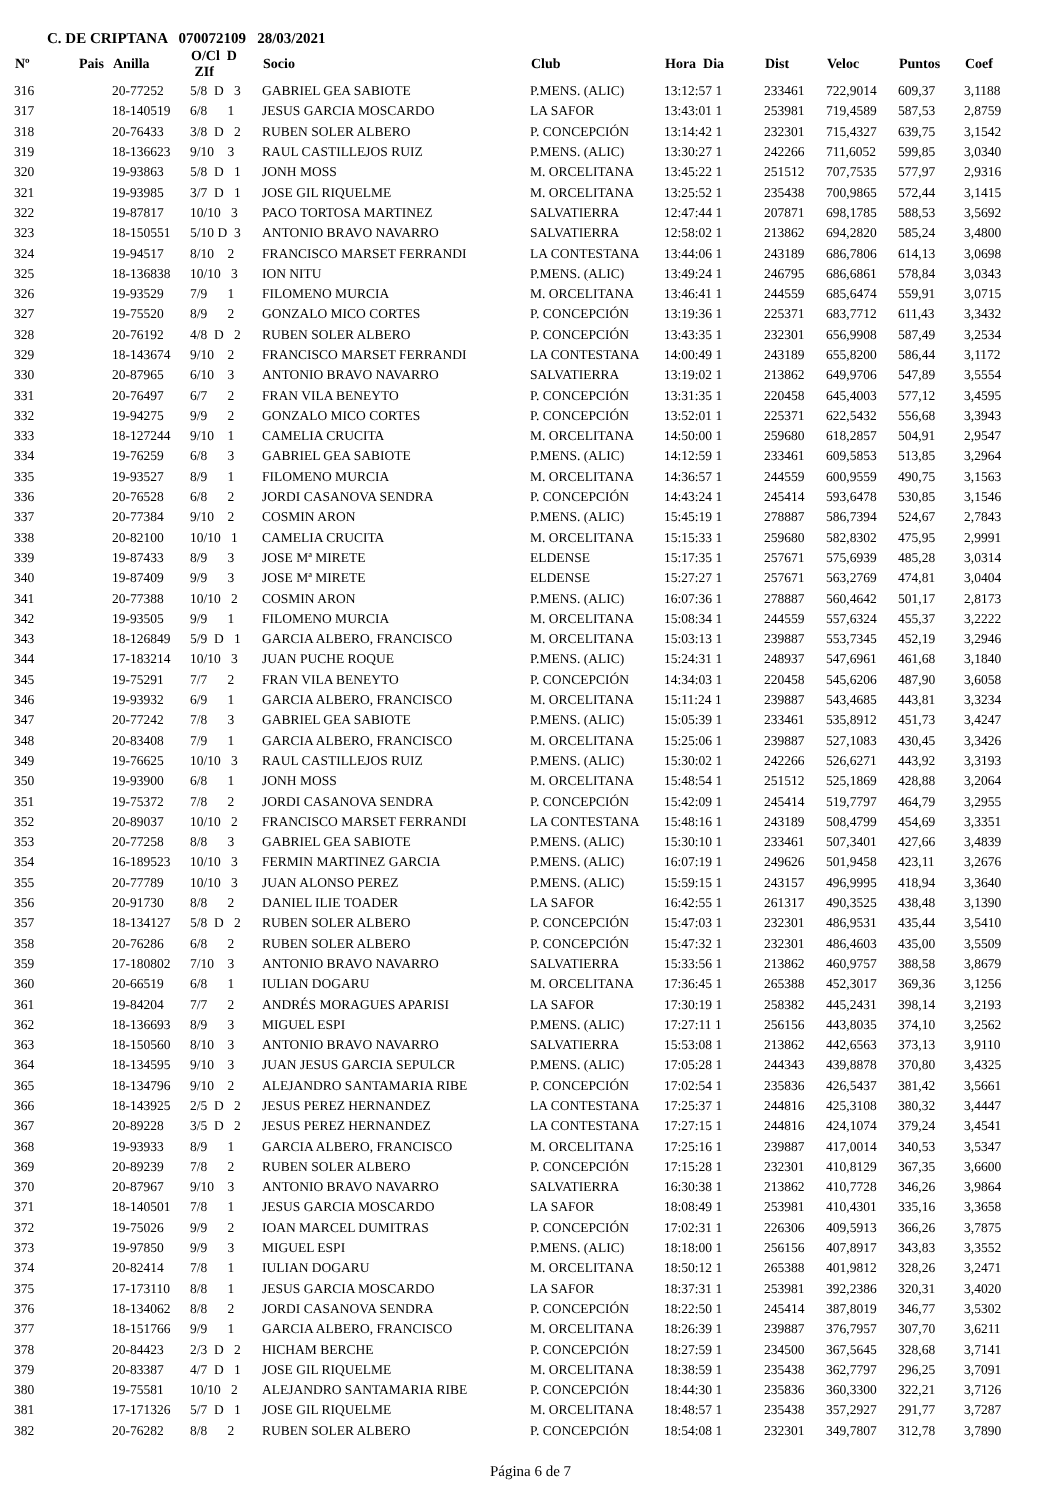C. DE CRIPTANA 070072109 28/03/2021
| Nº | Pais | Anilla | O/Cl D ZIf | Socio | Club | Hora Dia | Dist | Veloc | Puntos | Coef |
| --- | --- | --- | --- | --- | --- | --- | --- | --- | --- | --- |
| 316 | | 20-77252 | 5/8 D 3 | GABRIEL GEA SABIOTE | P.MENS. (ALIC) | 13:12:57 1 | 233461 | 722,9014 | 609,37 | 3,1188 |
| 317 | | 18-140519 | 6/8 1 | JESUS GARCIA MOSCARDO | LA SAFOR | 13:43:01 1 | 253981 | 719,4589 | 587,53 | 2,8759 |
| 318 | | 20-76433 | 3/8 D 2 | RUBEN SOLER ALBERO | P. CONCEPCIÓN | 13:14:42 1 | 232301 | 715,4327 | 639,75 | 3,1542 |
| 319 | | 18-136623 | 9/10 3 | RAUL CASTILLEJOS RUIZ | P.MENS. (ALIC) | 13:30:27 1 | 242266 | 711,6052 | 599,85 | 3,0340 |
| 320 | | 19-93863 | 5/8 D 1 | JONH MOSS | M. ORCELITANA | 13:45:22 1 | 251512 | 707,7535 | 577,97 | 2,9316 |
| 321 | | 19-93985 | 3/7 D 1 | JOSE GIL RIQUELME | M. ORCELITANA | 13:25:52 1 | 235438 | 700,9865 | 572,44 | 3,1415 |
| 322 | | 19-87817 | 10/10 3 | PACO TORTOSA MARTINEZ | SALVATIERRA | 12:47:44 1 | 207871 | 698,1785 | 588,53 | 3,5692 |
| 323 | | 18-150551 | 5/10 D 3 | ANTONIO BRAVO NAVARRO | SALVATIERRA | 12:58:02 1 | 213862 | 694,2820 | 585,24 | 3,4800 |
| 324 | | 19-94517 | 8/10 2 | FRANCISCO MARSET FERRANDI | LA CONTESTANA | 13:44:06 1 | 243189 | 686,7806 | 614,13 | 3,0698 |
| 325 | | 18-136838 | 10/10 3 | ION NITU | P.MENS. (ALIC) | 13:49:24 1 | 246795 | 686,6861 | 578,84 | 3,0343 |
| 326 | | 19-93529 | 7/9 1 | FILOMENO MURCIA | M. ORCELITANA | 13:46:41 1 | 244559 | 685,6474 | 559,91 | 3,0715 |
| 327 | | 19-75520 | 8/9 2 | GONZALO MICO CORTES | P. CONCEPCIÓN | 13:19:36 1 | 225371 | 683,7712 | 611,43 | 3,3432 |
| 328 | | 20-76192 | 4/8 D 2 | RUBEN SOLER ALBERO | P. CONCEPCIÓN | 13:43:35 1 | 232301 | 656,9908 | 587,49 | 3,2534 |
| 329 | | 18-143674 | 9/10 2 | FRANCISCO MARSET FERRANDI | LA CONTESTANA | 14:00:49 1 | 243189 | 655,8200 | 586,44 | 3,1172 |
| 330 | | 20-87965 | 6/10 3 | ANTONIO BRAVO NAVARRO | SALVATIERRA | 13:19:02 1 | 213862 | 649,9706 | 547,89 | 3,5554 |
| 331 | | 20-76497 | 6/7 2 | FRAN VILA BENEYTO | P. CONCEPCIÓN | 13:31:35 1 | 220458 | 645,4003 | 577,12 | 3,4595 |
| 332 | | 19-94275 | 9/9 2 | GONZALO MICO CORTES | P. CONCEPCIÓN | 13:52:01 1 | 225371 | 622,5432 | 556,68 | 3,3943 |
| 333 | | 18-127244 | 9/10 1 | CAMELIA CRUCITA | M. ORCELITANA | 14:50:00 1 | 259680 | 618,2857 | 504,91 | 2,9547 |
| 334 | | 19-76259 | 6/8 3 | GABRIEL GEA SABIOTE | P.MENS. (ALIC) | 14:12:59 1 | 233461 | 609,5853 | 513,85 | 3,2964 |
| 335 | | 19-93527 | 8/9 1 | FILOMENO MURCIA | M. ORCELITANA | 14:36:57 1 | 244559 | 600,9559 | 490,75 | 3,1563 |
| 336 | | 20-76528 | 6/8 2 | JORDI CASANOVA SENDRA | P. CONCEPCIÓN | 14:43:24 1 | 245414 | 593,6478 | 530,85 | 3,1546 |
| 337 | | 20-77384 | 9/10 2 | COSMIN ARON | P.MENS. (ALIC) | 15:45:19 1 | 278887 | 586,7394 | 524,67 | 2,7843 |
| 338 | | 20-82100 | 10/10 1 | CAMELIA CRUCITA | M. ORCELITANA | 15:15:33 1 | 259680 | 582,8302 | 475,95 | 2,9991 |
| 339 | | 19-87433 | 8/9 3 | JOSE Mª MIRETE | ELDENSE | 15:17:35 1 | 257671 | 575,6939 | 485,28 | 3,0314 |
| 340 | | 19-87409 | 9/9 3 | JOSE Mª MIRETE | ELDENSE | 15:27:27 1 | 257671 | 563,2769 | 474,81 | 3,0404 |
| 341 | | 20-77388 | 10/10 2 | COSMIN ARON | P.MENS. (ALIC) | 16:07:36 1 | 278887 | 560,4642 | 501,17 | 2,8173 |
| 342 | | 19-93505 | 9/9 1 | FILOMENO MURCIA | M. ORCELITANA | 15:08:34 1 | 244559 | 557,6324 | 455,37 | 3,2222 |
| 343 | | 18-126849 | 5/9 D 1 | GARCIA ALBERO, FRANCISCO | M. ORCELITANA | 15:03:13 1 | 239887 | 553,7345 | 452,19 | 3,2946 |
| 344 | | 17-183214 | 10/10 3 | JUAN PUCHE ROQUE | P.MENS. (ALIC) | 15:24:31 1 | 248937 | 547,6961 | 461,68 | 3,1840 |
| 345 | | 19-75291 | 7/7 2 | FRAN VILA BENEYTO | P. CONCEPCIÓN | 14:34:03 1 | 220458 | 545,6206 | 487,90 | 3,6058 |
| 346 | | 19-93932 | 6/9 1 | GARCIA ALBERO, FRANCISCO | M. ORCELITANA | 15:11:24 1 | 239887 | 543,4685 | 443,81 | 3,3234 |
| 347 | | 20-77242 | 7/8 3 | GABRIEL GEA SABIOTE | P.MENS. (ALIC) | 15:05:39 1 | 233461 | 535,8912 | 451,73 | 3,4247 |
| 348 | | 20-83408 | 7/9 1 | GARCIA ALBERO, FRANCISCO | M. ORCELITANA | 15:25:06 1 | 239887 | 527,1083 | 430,45 | 3,3426 |
| 349 | | 19-76625 | 10/10 3 | RAUL CASTILLEJOS RUIZ | P.MENS. (ALIC) | 15:30:02 1 | 242266 | 526,6271 | 443,92 | 3,3193 |
| 350 | | 19-93900 | 6/8 1 | JONH MOSS | M. ORCELITANA | 15:48:54 1 | 251512 | 525,1869 | 428,88 | 3,2064 |
| 351 | | 19-75372 | 7/8 2 | JORDI CASANOVA SENDRA | P. CONCEPCIÓN | 15:42:09 1 | 245414 | 519,7797 | 464,79 | 3,2955 |
| 352 | | 20-89037 | 10/10 2 | FRANCISCO MARSET FERRANDI | LA CONTESTANA | 15:48:16 1 | 243189 | 508,4799 | 454,69 | 3,3351 |
| 353 | | 20-77258 | 8/8 3 | GABRIEL GEA SABIOTE | P.MENS. (ALIC) | 15:30:10 1 | 233461 | 507,3401 | 427,66 | 3,4839 |
| 354 | | 16-189523 | 10/10 3 | FERMIN MARTINEZ GARCIA | P.MENS. (ALIC) | 16:07:19 1 | 249626 | 501,9458 | 423,11 | 3,2676 |
| 355 | | 20-77789 | 10/10 3 | JUAN ALONSO PEREZ | P.MENS. (ALIC) | 15:59:15 1 | 243157 | 496,9995 | 418,94 | 3,3640 |
| 356 | | 20-91730 | 8/8 2 | DANIEL ILIE TOADER | LA SAFOR | 16:42:55 1 | 261317 | 490,3525 | 438,48 | 3,1390 |
| 357 | | 18-134127 | 5/8 D 2 | RUBEN SOLER ALBERO | P. CONCEPCIÓN | 15:47:03 1 | 232301 | 486,9531 | 435,44 | 3,5410 |
| 358 | | 20-76286 | 6/8 2 | RUBEN SOLER ALBERO | P. CONCEPCIÓN | 15:47:32 1 | 232301 | 486,4603 | 435,00 | 3,5509 |
| 359 | | 17-180802 | 7/10 3 | ANTONIO BRAVO NAVARRO | SALVATIERRA | 15:33:56 1 | 213862 | 460,9757 | 388,58 | 3,8679 |
| 360 | | 20-66519 | 6/8 1 | IULIAN DOGARU | M. ORCELITANA | 17:36:45 1 | 265388 | 452,3017 | 369,36 | 3,1256 |
| 361 | | 19-84204 | 7/7 2 | ANDRÉS MORAGUES APARISI | LA SAFOR | 17:30:19 1 | 258382 | 445,2431 | 398,14 | 3,2193 |
| 362 | | 18-136693 | 8/9 3 | MIGUEL ESPI | P.MENS. (ALIC) | 17:27:11 1 | 256156 | 443,8035 | 374,10 | 3,2562 |
| 363 | | 18-150560 | 8/10 3 | ANTONIO BRAVO NAVARRO | SALVATIERRA | 15:53:08 1 | 213862 | 442,6563 | 373,13 | 3,9110 |
| 364 | | 18-134595 | 9/10 3 | JUAN JESUS GARCIA SEPULCR | P.MENS. (ALIC) | 17:05:28 1 | 244343 | 439,8878 | 370,80 | 3,4325 |
| 365 | | 18-134796 | 9/10 2 | ALEJANDRO SANTAMARIA RIBE | P. CONCEPCIÓN | 17:02:54 1 | 235836 | 426,5437 | 381,42 | 3,5661 |
| 366 | | 18-143925 | 2/5 D 2 | JESUS PEREZ HERNANDEZ | LA CONTESTANA | 17:25:37 1 | 244816 | 425,3108 | 380,32 | 3,4447 |
| 367 | | 20-89228 | 3/5 D 2 | JESUS PEREZ HERNANDEZ | LA CONTESTANA | 17:27:15 1 | 244816 | 424,1074 | 379,24 | 3,4541 |
| 368 | | 19-93933 | 8/9 1 | GARCIA ALBERO, FRANCISCO | M. ORCELITANA | 17:25:16 1 | 239887 | 417,0014 | 340,53 | 3,5347 |
| 369 | | 20-89239 | 7/8 2 | RUBEN SOLER ALBERO | P. CONCEPCIÓN | 17:15:28 1 | 232301 | 410,8129 | 367,35 | 3,6600 |
| 370 | | 20-87967 | 9/10 3 | ANTONIO BRAVO NAVARRO | SALVATIERRA | 16:30:38 1 | 213862 | 410,7728 | 346,26 | 3,9864 |
| 371 | | 18-140501 | 7/8 1 | JESUS GARCIA MOSCARDO | LA SAFOR | 18:08:49 1 | 253981 | 410,4301 | 335,16 | 3,3658 |
| 372 | | 19-75026 | 9/9 2 | IOAN MARCEL DUMITRAS | P. CONCEPCIÓN | 17:02:31 1 | 226306 | 409,5913 | 366,26 | 3,7875 |
| 373 | | 19-97850 | 9/9 3 | MIGUEL ESPI | P.MENS. (ALIC) | 18:18:00 1 | 256156 | 407,8917 | 343,83 | 3,3552 |
| 374 | | 20-82414 | 7/8 1 | IULIAN DOGARU | M. ORCELITANA | 18:50:12 1 | 265388 | 401,9812 | 328,26 | 3,2471 |
| 375 | | 17-173110 | 8/8 1 | JESUS GARCIA MOSCARDO | LA SAFOR | 18:37:31 1 | 253981 | 392,2386 | 320,31 | 3,4020 |
| 376 | | 18-134062 | 8/8 2 | JORDI CASANOVA SENDRA | P. CONCEPCIÓN | 18:22:50 1 | 245414 | 387,8019 | 346,77 | 3,5302 |
| 377 | | 18-151766 | 9/9 1 | GARCIA ALBERO, FRANCISCO | M. ORCELITANA | 18:26:39 1 | 239887 | 376,7957 | 307,70 | 3,6211 |
| 378 | | 20-84423 | 2/3 D 2 | HICHAM BERCHE | P. CONCEPCIÓN | 18:27:59 1 | 234500 | 367,5645 | 328,68 | 3,7141 |
| 379 | | 20-83387 | 4/7 D 1 | JOSE GIL RIQUELME | M. ORCELITANA | 18:38:59 1 | 235438 | 362,7797 | 296,25 | 3,7091 |
| 380 | | 19-75581 | 10/10 2 | ALEJANDRO SANTAMARIA RIBE | P. CONCEPCIÓN | 18:44:30 1 | 235836 | 360,3300 | 322,21 | 3,7126 |
| 381 | | 17-171326 | 5/7 D 1 | JOSE GIL RIQUELME | M. ORCELITANA | 18:48:57 1 | 235438 | 357,2927 | 291,77 | 3,7287 |
| 382 | | 20-76282 | 8/8 2 | RUBEN SOLER ALBERO | P. CONCEPCIÓN | 18:54:08 1 | 232301 | 349,7807 | 312,78 | 3,7890 |
Página 6 de 7